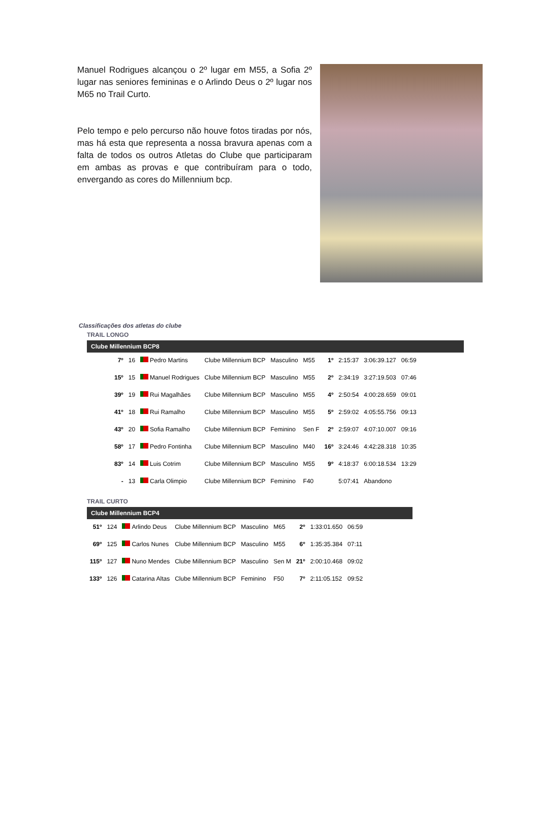Manuel Rodrigues alcançou o 2º lugar em M55, a Sofia 2º lugar nas seniores femininas e o Arlindo Deus o 2º lugar nos M65 no Trail Curto.
Pelo tempo e pelo percurso não houve fotos tiradas por nós, mas há esta que representa a nossa bravura apenas com a falta de todos os outros Atletas do Clube que participaram em ambas as provas e que contribuíram para o todo, envergando as cores do Millennium bcp.
Classificações dos atletas do clube
TRAIL LONGO
Clube Millennium BCP8
| 7º | 16 | Pedro Martins | Clube Millennium BCP | Masculino | M55 | 1º | 2:15:37 | 3:06:39.127 | 06:59 |
| 15º | 15 | Manuel Rodrigues | Clube Millennium BCP | Masculino | M55 | 2º | 2:34:19 | 3:27:19.503 | 07:46 |
| 39º | 19 | Rui Magalhães | Clube Millennium BCP | Masculino | M55 | 4º | 2:50:54 | 4:00:28.659 | 09:01 |
| 41º | 18 | Rui Ramalho | Clube Millennium BCP | Masculino | M55 | 5º | 2:59:02 | 4:05:55.756 | 09:13 |
| 43º | 20 | Sofia Ramalho | Clube Millennium BCP | Feminino | Sen F | 2º | 2:59:07 | 4:07:10.007 | 09:16 |
| 58º | 17 | Pedro Fontinha | Clube Millennium BCP | Masculino | M40 | 16º | 3:24:46 | 4:42:28.318 | 10:35 |
| 83º | 14 | Luis Cotrim | Clube Millennium BCP | Masculino | M55 | 9º | 4:18:37 | 6:00:18.534 | 13:29 |
| - | 13 | Carla Olimpio | Clube Millennium BCP | Feminino | F40 | | 5:07:41 | Abandono | |
TRAIL CURTO
Clube Millennium BCP4
| 51º | 124 | Arlindo Deus | Clube Millennium BCP | Masculino | M65 | 2º | 1:33:01.650 | 06:59 |
| 69º | 125 | Carlos Nunes | Clube Millennium BCP | Masculino | M55 | 6º | 1:35:35.384 | 07:11 |
| 115º | 127 | Nuno Mendes | Clube Millennium BCP | Masculino | Sen M | 21º | 2:00:10.468 | 09:02 |
| 133º | 126 | Catarina Altas | Clube Millennium BCP | Feminino | F50 | 7º | 2:11:05.152 | 09:52 |